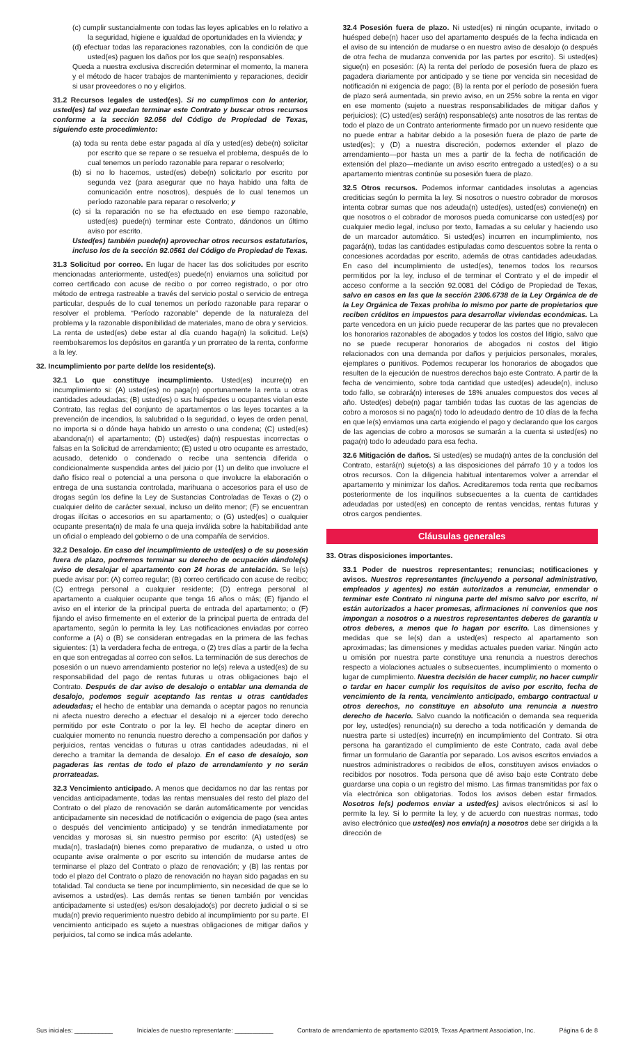(c) cumplir sustancialmente con todas las leyes aplicables en lo relativo a la seguridad, higiene e igualdad de oportunidades en la vivienda; y
(d) efectuar todas las reparaciones razonables, con la condición de que usted(es) paguen los daños por los que sea(n) responsables.
Queda a nuestra exclusiva discreción determinar el momento, la manera y el método de hacer trabajos de mantenimiento y reparaciones, decidir si usar proveedores o no y eligirlos.
31.2 Recursos legales de usted(es). Si no cumplimos con lo anterior, usted(es) tal vez puedan terminar este Contrato y buscar otros recursos conforme a la sección 92.056 del Código de Propiedad de Texas, siguiendo este procedimiento:
(a) toda su renta debe estar pagada al día y usted(es) debe(n) solicitar por escrito que se repare o se resuelva el problema, después de lo cual tenemos un período razonable para reparar o resolverlo;
(b) si no lo hacemos, usted(es) debe(n) solicitarlo por escrito por segunda vez (para asegurar que no haya habido una falta de comunicación entre nosotros), después de lo cual tenemos un período razonable para reparar o resolverlo; y
(c) si la reparación no se ha efectuado en ese tiempo razonable, usted(es) puede(n) terminar este Contrato, dándonos un último aviso por escrito.
Usted(es) también puede(n) aprovechar otros recursos estatutarios, incluso los de la sección 92.0561 del Código de Propiedad de Texas.
31.3 Solicitud por correo. En lugar de hacer las dos solicitudes por escrito mencionadas anteriormente, usted(es) puede(n) enviarnos una solicitud por correo certificado con acuse de recibo o por correo registrado, o por otro método de entrega rastreable a través del servicio postal o servicio de entrega particular, después de lo cual tenemos un período razonable para reparar o resolver el problema. “Período razonable” depende de la naturaleza del problema y la razonable disponibilidad de materiales, mano de obra y servicios. La renta de usted(es) debe estar al día cuando haga(n) la solicitud. Le(s) reembolsaremos los depósitos en garantía y un prorrateo de la renta, conforme a la ley.
32. Incumplimiento por parte del/de los residente(s).
32.1 Lo que constituye incumplimiento. Usted(es) incurre(n) en incumplimiento si: (A) usted(es) no paga(n) oportunamente la renta u otras cantidades adeudadas; (B) usted(es) o sus huéspedes u ocupantes violan este Contrato, las reglas del conjunto de apartamentos o las leyes tocantes a la prevención de incendios, la salubridad o la seguridad, o leyes de orden penal, no importa si o dónde haya habido un arresto o una condena; (C) usted(es) abandona(n) el apartamento; (D) usted(es) da(n) respuestas incorrectas o falsas en la Solicitud de arrendamiento; (E) usted u otro ocupante es arrestado, acusado, detenido o condenado o recibe una sentencia diferida o condicionalmente suspendida antes del juicio por (1) un delito que involucre el daño físico real o potencial a una persona o que involucre la elaboración o entrega de una sustancia controlada, marihuana o accesorios para el uso de drogas según los define la Ley de Sustancias Controladas de Texas o (2) o cualquier delito de carácter sexual, incluso un delito menor; (F) se encuentran drogas ilícitas o accesorios en su apartamento; o (G) usted(es) o cualquier ocupante presenta(n) de mala fe una queja inválida sobre la habitabilidad ante un oficial o empleado del gobierno o de una compañía de servicios.
32.2 Desalojo. En caso del incumplimiento de usted(es) o de su posesión fuera de plazo, podremos terminar su derecho de ocupación dándole(s) aviso de desalojar el apartamento con 24 horas de antelación. Se le(s) puede avisar por: (A) correo regular; (B) correo certificado con acuse de recibo; (C) entrega personal a cualquier residente; (D) entrega personal al apartamento a cualquier ocupante que tenga 16 años o más; (E) fijando el aviso en el interior de la principal puerta de entrada del apartamento; o (F) fijando el aviso firmemente en el exterior de la principal puerta de entrada del apartamento, según lo permita la ley. Las notificaciones enviadas por correo conforme a (A) o (B) se consideran entregadas en la primera de las fechas siguientes: (1) la verdadera fecha de entrega, o (2) tres días a partir de la fecha en que son entregadas al correo con sellos. La terminación de sus derechos de posesión o un nuevo arrendamiento posterior no le(s) releva a usted(es) de su responsabilidad del pago de rentas futuras u otras obligaciones bajo el Contrato. Después de dar aviso de desalojo o entablar una demanda de desalojo, podemos seguir aceptando las rentas u otras cantidades adeudadas; el hecho de entablar una demanda o aceptar pagos no renuncia ni afecta nuestro derecho a efectuar el desalojo ni a ejercer todo derecho permitido por este Contrato o por la ley. El hecho de aceptar dinero en cualquier momento no renuncia nuestro derecho a compensación por daños y perjuicios, rentas vencidas o futuras u otras cantidades adeudadas, ni el derecho a tramitar la demanda de desalojo. En el caso de desalojo, son pagaderas las rentas de todo el plazo de arrendamiento y no serán prorrateadas.
32.3 Vencimiento anticipado. A menos que decidamos no dar las rentas por vencidas anticipadamente, todas las rentas mensuales del resto del plazo del Contrato o del plazo de renovación se darán automáticamente por vencidas anticipadamente sin necesidad de notificación o exigencia de pago (sea antes o después del vencimiento anticipado) y se tendrán inmediatamente por vencidas y morosas si, sin nuestro permiso por escrito: (A) usted(es) se muda(n), traslada(n) bienes como preparativo de mudanza, o usted u otro ocupante avise oralmente o por escrito su intención de mudarse antes de terminarse el plazo del Contrato o plazo de renovación; y (B) las rentas por todo el plazo del Contrato o plazo de renovación no hayan sido pagadas en su totalidad. Tal conducta se tiene por incumplimiento, sin necesidad de que se lo avisemos a usted(es). Las demás rentas se tienen también por vencidas anticipadamente si usted(es) es/son desalojado(s) por decreto judicial o si se muda(n) previo requerimiento nuestro debido al incumplimiento por su parte. El vencimiento anticipado es sujeto a nuestras obligaciones de mitigar daños y perjuicios, tal como se indica más adelante.
32.4 Posesión fuera de plazo. Ni usted(es) ni ningún ocupante, invitado o huésped debe(n) hacer uso del apartamento después de la fecha indicada en el aviso de su intención de mudarse o en nuestro aviso de desalojo (o después de otra fecha de mudanza convenida por las partes por escrito). Si usted(es) sigue(n) en posesión: (A) la renta del período de posesión fuera de plazo es pagadera diariamente por anticipado y se tiene por vencida sin necesidad de notificación ni exigencia de pago; (B) la renta por el período de posesión fuera de plazo será aumentada, sin previo aviso, en un 25% sobre la renta en vigor en ese momento (sujeto a nuestras responsabilidades de mitigar daños y perjuicios); (C) usted(es) será(n) responsable(s) ante nosotros de las rentas de todo el plazo de un Contrato anteriormente firmado por un nuevo residente que no puede entrar a habitar debido a la posesión fuera de plazo de parte de usted(es); y (D) a nuestra discreción, podemos extender el plazo de arrendamiento—por hasta un mes a partir de la fecha de notificación de extensión del plazo—mediante un aviso escrito entregado a usted(es) o a su apartamento mientras continúe su posesión fuera de plazo.
32.5 Otros recursos. Podemos informar cantidades insolutas a agencias crediticias según lo permita la ley. Si nosotros o nuestro cobrador de morosos intenta cobrar sumas que nos adeuda(n) usted(es), usted(es) conviene(n) en que nosotros o el cobrador de morosos pueda comunicarse con usted(es) por cualquier medio legal, incluso por texto, llamadas a su celular y haciendo uso de un marcador automático. Si usted(es) incurren en incumplimiento, nos pagará(n), todas las cantidades estipuladas como descuentos sobre la renta o concesiones acordadas por escrito, además de otras cantidades adeudadas. En caso del incumplimiento de usted(es), tenemos todos los recursos permitidos por la ley, incluso el de terminar el Contrato y el de impedir el acceso conforme a la sección 92.0081 del Código de Propiedad de Texas, salvo en casos en las que la sección 2306.6738 de la Ley Orgánica de de la Ley Orgánica de Texas prohiba lo mismo por parte de propietarios que reciben créditos en impuestos para desarrollar viviendas económicas. La parte vencedora en un juicio puede recuperar de las partes que no prevalecen los honorarios razonables de abogados y todos los costos del litigio, salvo que no se puede recuperar honorarios de abogados ni costos del litigio relacionados con una demanda por daños y perjuicios personales, morales, ejemplares o punitivos. Podemos recuperar los honorarios de abogados que resulten de la ejecución de nuestros derechos bajo este Contrato. A partir de la fecha de vencimiento, sobre toda cantidad que usted(es) adeude(n), incluso todo fallo, se cobrará(n) intereses de 18% anuales compuestos dos veces al año. Usted(es) debe(n) pagar también todas las cuotas de las agencias de cobro a morosos si no paga(n) todo lo adeudado dentro de 10 días de la fecha en que le(s) enviamos una carta exigiendo el pago y declarando que los cargos de las agencias de cobro a morosos se sumarán a la cuenta si usted(es) no paga(n) todo lo adeudado para esa fecha.
32.6 Mitigación de daños. Si usted(es) se muda(n) antes de la conclusión del Contrato, estará(n) sujeto(s) a las disposiciones del párrafo 10 y a todos los otros recursos. Con la diligencia habitual intentaremos volver a arrendar el apartamento y minimizar los daños. Acreditaremos toda renta que recibamos posteriormente de los inquilinos subsecuentes a la cuenta de cantidades adeudadas por usted(es) en concepto de rentas vencidas, rentas futuras y otros cargos pendientes.
Cláusulas generales
33. Otras disposiciones importantes.
33.1 Poder de nuestros representantes; renuncias; notificaciones y avisos. Nuestros representantes (incluyendo a personal administrativo, empleados y agentes) no están autorizados a renunciar, enmendar o terminar este Contrato ni ninguna parte del mismo salvo por escrito, ni están autorizados a hacer promesas, afirmaciones ni convenios que nos impongan a nosotros o a nuestros representantes deberes de garantía u otros deberes, a menos que lo hagan por escrito. Las dimensiones y medidas que se le(s) dan a usted(es) respecto al apartamento son aproximadas; las dimensiones y medidas actuales pueden variar. Ningún acto u omisión por nuestra parte constituye una renuncia a nuestros derechos respecto a violaciones actuales o subsecuentes, incumplimiento o momento o lugar de cumplimiento. Nuestra decisión de hacer cumplir, no hacer cumplir o tardar en hacer cumplir los requisitos de aviso por escrito, fecha de vencimiento de la renta, vencimiento anticipado, embargo contractual u otros derechos, no constituye en absoluto una renuncia a nuestro derecho de hacerlo. Salvo cuando la notificación o demanda sea requerida por ley, usted(es) renuncia(n) su derecho a toda notificación y demanda de nuestra parte si usted(es) incurre(n) en incumplimiento del Contrato. Si otra persona ha garantizado el cumplimiento de este Contrato, cada aval debe firmar un formulario de Garantía por separado. Los avisos escritos enviados a nuestros administradores o recibidos de ellos, constituyen avisos enviados o recibidos por nosotros. Toda persona que dé aviso bajo este Contrato debe guardarse una copia o un registro del mismo. Las firmas transmitidas por fax o vía electrónica son obligatorias. Todos los avisos deben estar firmados. Nosotros le(s) podemos enviar a usted(es) avisos electrónicos si así lo permite la ley. Si lo permite la ley, y de acuerdo con nuestras normas, todo aviso electrónico que usted(es) nos envia(n) a nosotros debe ser dirigida a la dirección de
Sus iniciales: ___________ Iniciales de nuestro representante: ___________ Contrato de arrendamiento de apartamento ©2019, Texas Apartment Association, Inc. Página 6 de 8